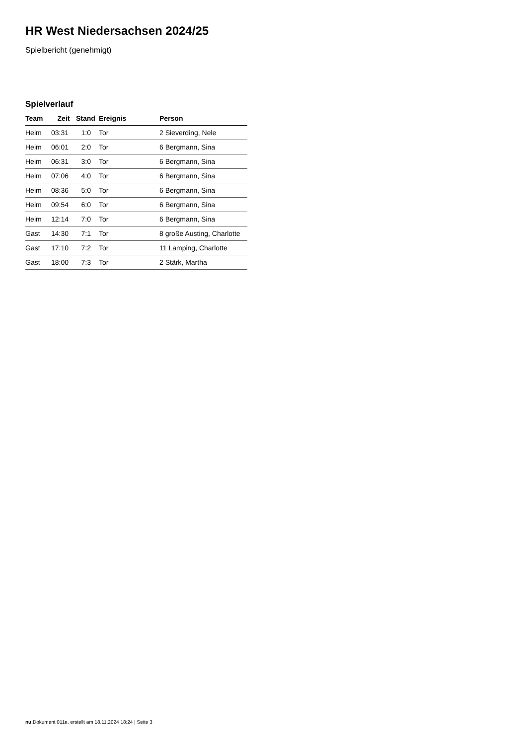HR West Niedersachsen 2024/25
Spielbericht (genehmigt)
Spielverlauf
| Team | Zeit | Stand | Ereignis | Person |
| --- | --- | --- | --- | --- |
| Heim | 03:31 | 1:0 | Tor | 2 Sieverding, Nele |
| Heim | 06:01 | 2:0 | Tor | 6 Bergmann, Sina |
| Heim | 06:31 | 3:0 | Tor | 6 Bergmann, Sina |
| Heim | 07:06 | 4:0 | Tor | 6 Bergmann, Sina |
| Heim | 08:36 | 5:0 | Tor | 6 Bergmann, Sina |
| Heim | 09:54 | 6:0 | Tor | 6 Bergmann, Sina |
| Heim | 12:14 | 7:0 | Tor | 6 Bergmann, Sina |
| Gast | 14:30 | 7:1 | Tor | 8 große Austing, Charlotte |
| Gast | 17:10 | 7:2 | Tor | 11 Lamping, Charlotte |
| Gast | 18:00 | 7:3 | Tor | 2 Stärk, Martha |
nu.Dokument 011e, erstellt am 18.11.2024 18:24 | Seite 3